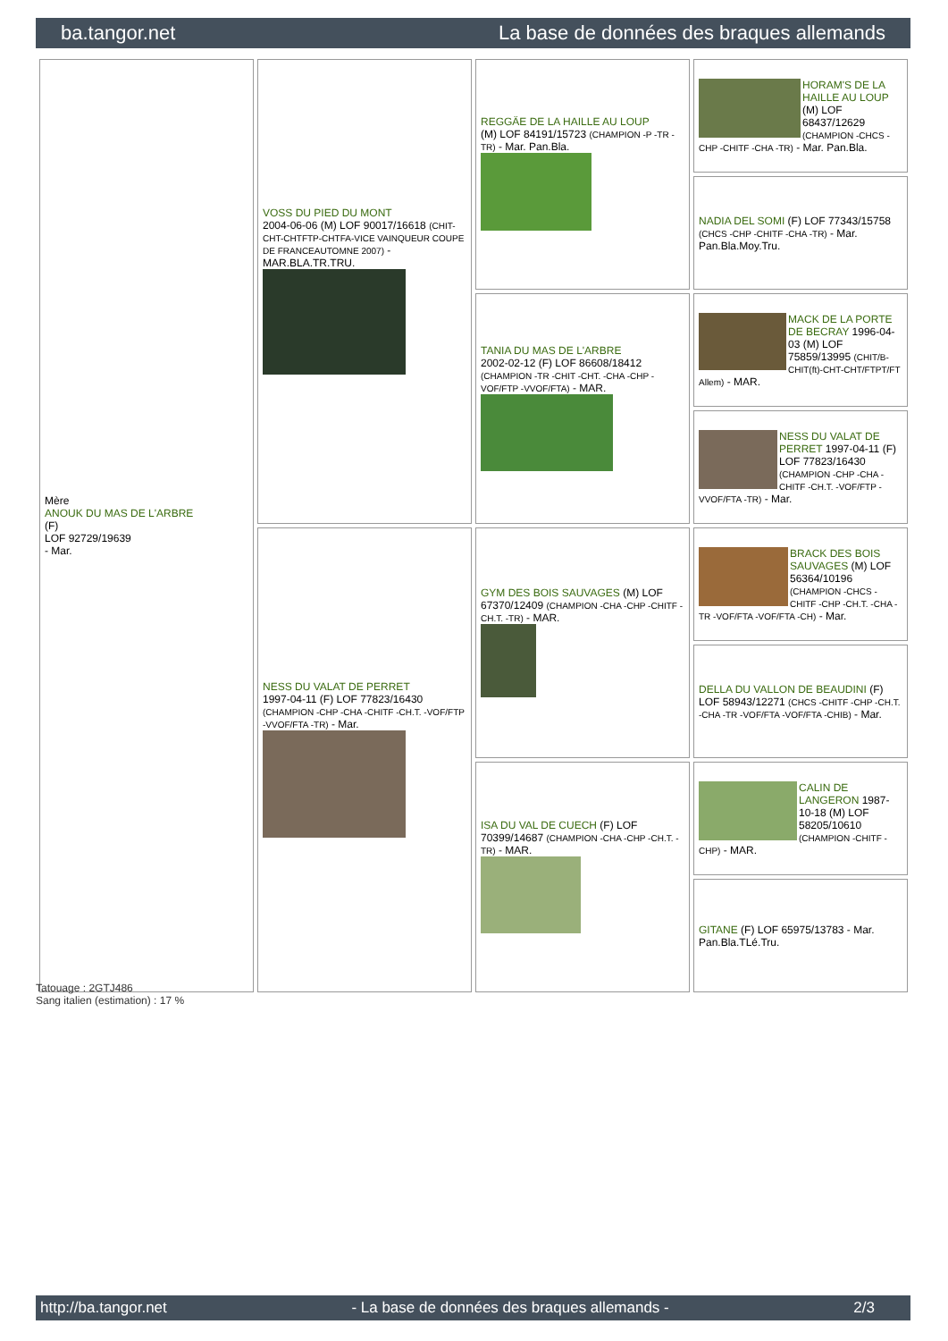ba.tangor.net La base de données des braques allemands
| Mère ANOUK DU MAS DE L'ARBRE (F) LOF 92729/19639 - Mar. | VOSS DU PIED DU MONT 2004-06-06 (M) LOF 90017/16618 (CHIT-CHT-CHTFTP-CHTFA-VICE VAINQUEUR COUPE DE FRANCEAUTOMNE 2007) - MAR.BLA.TR.TRU. | REGGÄE DE LA HAILLE AU LOUP (M) LOF 84191/15723 (CHAMPION -P -TR -TR) - Mar. Pan.Bla. | HORAM'S DE LA HAILLE AU LOUP (M) LOF 68437/12629 (CHAMPION -CHCS -CHP -CHITF -CHA -TR) - Mar. Pan.Bla. |
| | | | NADIA DEL SOMI (F) LOF 77343/15758 (CHCS -CHP -CHITF -CHA -TR) - Mar. Pan.Bla.Moy.Tru. |
| | | TANIA DU MAS DE L'ARBRE 2002-02-12 (F) LOF 86608/18412 (CHAMPION -TR -CHIT -CHT. -CHA -CHP -VOF/FTP -VVOF/FTA) - MAR. | MACK DE LA PORTE DE BECRAY 1996-04-03 (M) LOF 75859/13995 (CHIT/B-CHIT(ft)-CHT-CHT/FTPT/FT Allem) - MAR. |
| | | | NESS DU VALAT DE PERRET 1997-04-11 (F) LOF 77823/16430 (CHAMPION -CHP -CHA -CHITF -CH.T. -VOF/FTP -VVOF/FTA -TR) - Mar. |
| | NESS DU VALAT DE PERRET 1997-04-11 (F) LOF 77823/16430 (CHAMPION -CHP -CHA -CHITF -CH.T. -VOF/FTP -VVOF/FTA -TR) - Mar. | GYM DES BOIS SAUVAGES (M) LOF 67370/12409 (CHAMPION -CHA -CHP -CHITF -CH.T. -TR) - MAR. | BRACK DES BOIS SAUVAGES (M) LOF 56364/10196 (CHAMPION -CHCS -CHITF -CHP -CH.T. -CHA -TR -VOF/FTA -VOF/FTA -CH) - Mar. |
| | | | DELLA DU VALLON DE BEAUDINI (F) LOF 58943/12271 (CHCS -CHITF -CHP -CH.T. -CHA -TR -VOF/FTA -VOF/FTA -CHIB) - Mar. |
| | | ISA DU VAL DE CUECH (F) LOF 70399/14687 (CHAMPION -CHA -CHP -CH.T. -TR) - MAR. | CALIN DE LANGERON 1987-10-18 (M) LOF 58205/10610 (CHAMPION -CHITF -CHP) - MAR. |
| | | | GITANE (F) LOF 65975/13783 - Mar. Pan.Bla.TLé.Tru. |
Tatouage : 2GTJ486
Sang italien (estimation) : 17 %
http://ba.tangor.net - La base de données des braques allemands - 2/3